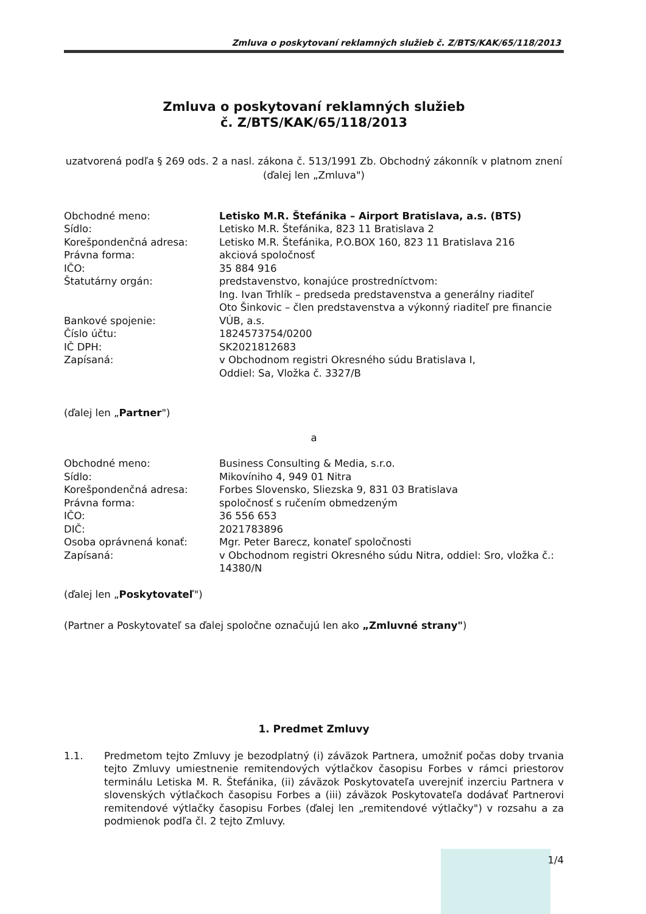Zmluva o poskytovaní reklamných služieb č. Z/BTS/KAK/65/118/2013
Zmluva o poskytovaní reklamných služieb
č. Z/BTS/KAK/65/118/2013
uzatvorená podľa § 269 ods. 2 a nasl. zákona č. 513/1991 Zb. Obchodný zákonník v platnom znení
(ďalej len „Zmluva")
| Obchodné meno: | Letisko M.R. Štefánika – Airport Bratislava, a.s. (BTS) |
| Sídlo: | Letisko M.R. Štefánika, 823 11 Bratislava 2 |
| Korešpondenčná adresa: | Letisko M.R. Štefánika, P.O.BOX 160, 823 11 Bratislava 216 |
| Právna forma: | akciová spoločnosť |
| IČO: | 35 884 916 |
| Štatutárny orgán: | predstavenstvo, konajúce prostredníctvom: Ing. Ivan Trhlík – predseda predstavenstva a generálny riaditeľ Oto Šinkovic – člen predstavenstva a výkonný riaditeľ pre financie |
| Bankové spojenie: | VÚB, a.s. |
| Číslo účtu: | 1824573754/0200 |
| IČ DPH: | SK2021812683 |
| Zapísaná: | v Obchodnom registri Okresného súdu Bratislava I, Oddiel: Sa, Vložka č. 3327/B |
(ďalej len „Partner")
a
| Obchodné meno: | Business Consulting & Media, s.r.o. |
| Sídlo: | Mikovíniho 4, 949 01 Nitra |
| Korešpondenčná adresa: | Forbes Slovensko, Sliezska 9, 831 03 Bratislava |
| Právna forma: | spoločnosť s ručením obmedzeným |
| IČO: | 36 556 653 |
| DIČ: | 2021783896 |
| Osoba oprávnená konať: | Mgr. Peter Barecz, konateľ spoločnosti |
| Zapísaná: | v Obchodnom registri Okresného súdu Nitra, oddiel: Sro, vložka č.: 14380/N |
(ďalej len „Poskytovateľ")
(Partner a Poskytovateľ sa ďalej spoločne označujú len ako „Zmluvné strany")
1. Predmet Zmluvy
1.1. Predmetom tejto Zmluvy je bezodplatný (i) záväzok Partnera, umožniť počas doby trvania tejto Zmluvy umiestnenie remitendových výtlačkov časopisu Forbes v rámci priestorov terminálu Letiska M. R. Štefánika, (ii) záväzok Poskytovateľa uverejniť inzerciu Partnera v slovenských výtlačkoch časopisu Forbes a (iii) záväzok Poskytovateľa dodávať Partnerovi remitendové výtlačky časopisu Forbes (ďalej len „remitendové výtlačky") v rozsahu a za podmienok podľa čl. 2 tejto Zmluvy.
1/4